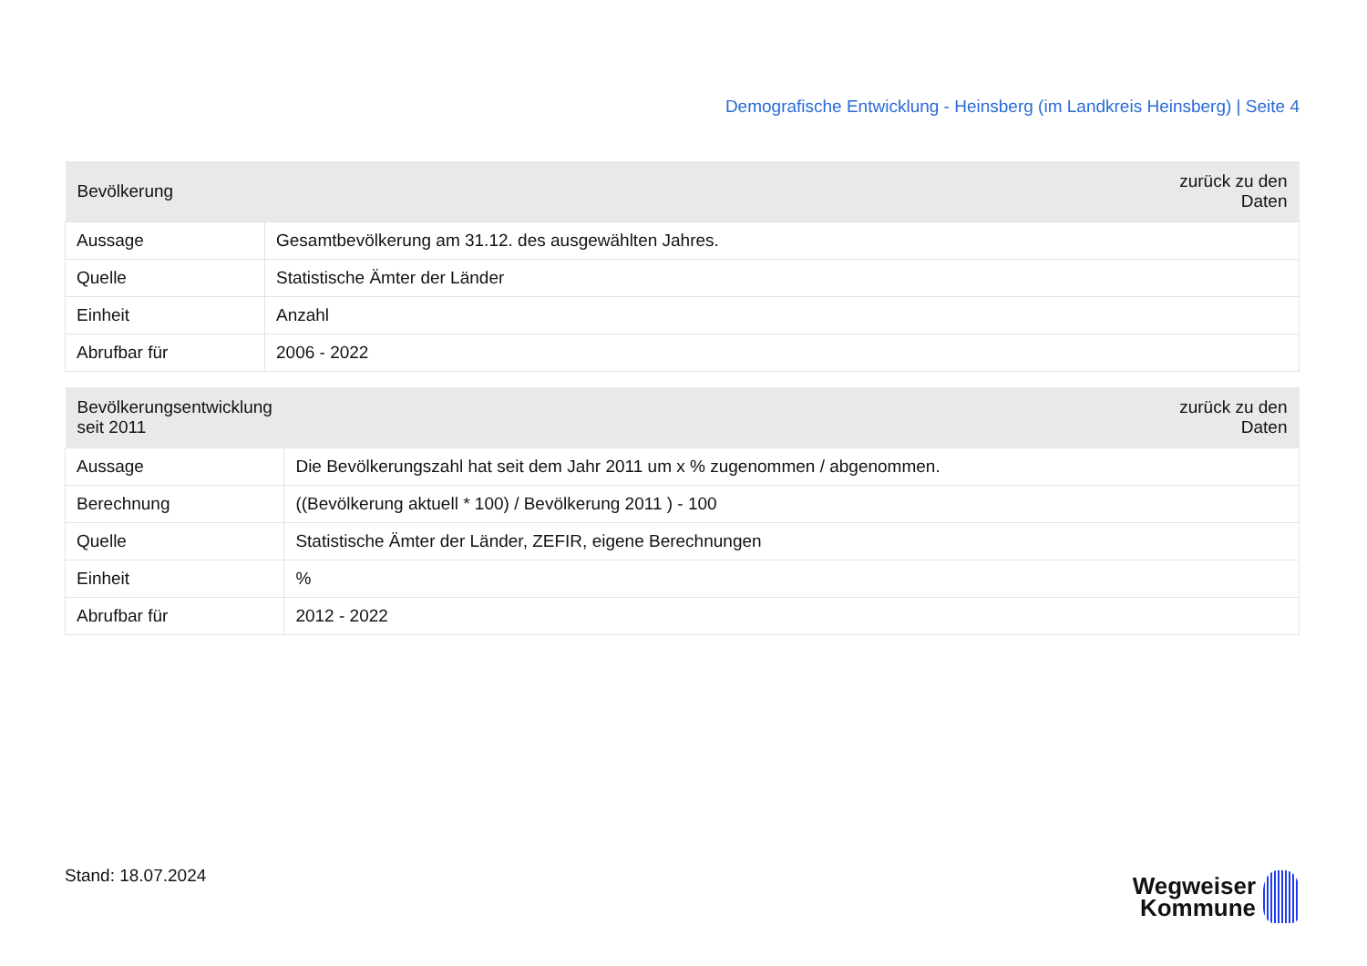Demografische Entwicklung - Heinsberg (im Landkreis Heinsberg) | Seite 4
| Bevölkerung | zurück zu den Daten |
| --- | --- |
| Aussage | Gesamtbevölkerung am 31.12. des ausgewählten Jahres. |
| Quelle | Statistische Ämter der Länder |
| Einheit | Anzahl |
| Abrufbar für | 2006 - 2022 |
| Bevölkerungsentwicklung seit 2011 | zurück zu den Daten |
| --- | --- |
| Aussage | Die Bevölkerungszahl hat seit dem Jahr 2011 um x % zugenommen / abgenommen. |
| Berechnung | ((Bevölkerung aktuell * 100) / Bevölkerung 2011 ) - 100 |
| Quelle | Statistische Ämter der Länder, ZEFIR, eigene Berechnungen |
| Einheit | % |
| Abrufbar für | 2012 - 2022 |
Stand: 18.07.2024
Wegweiser
Kommune